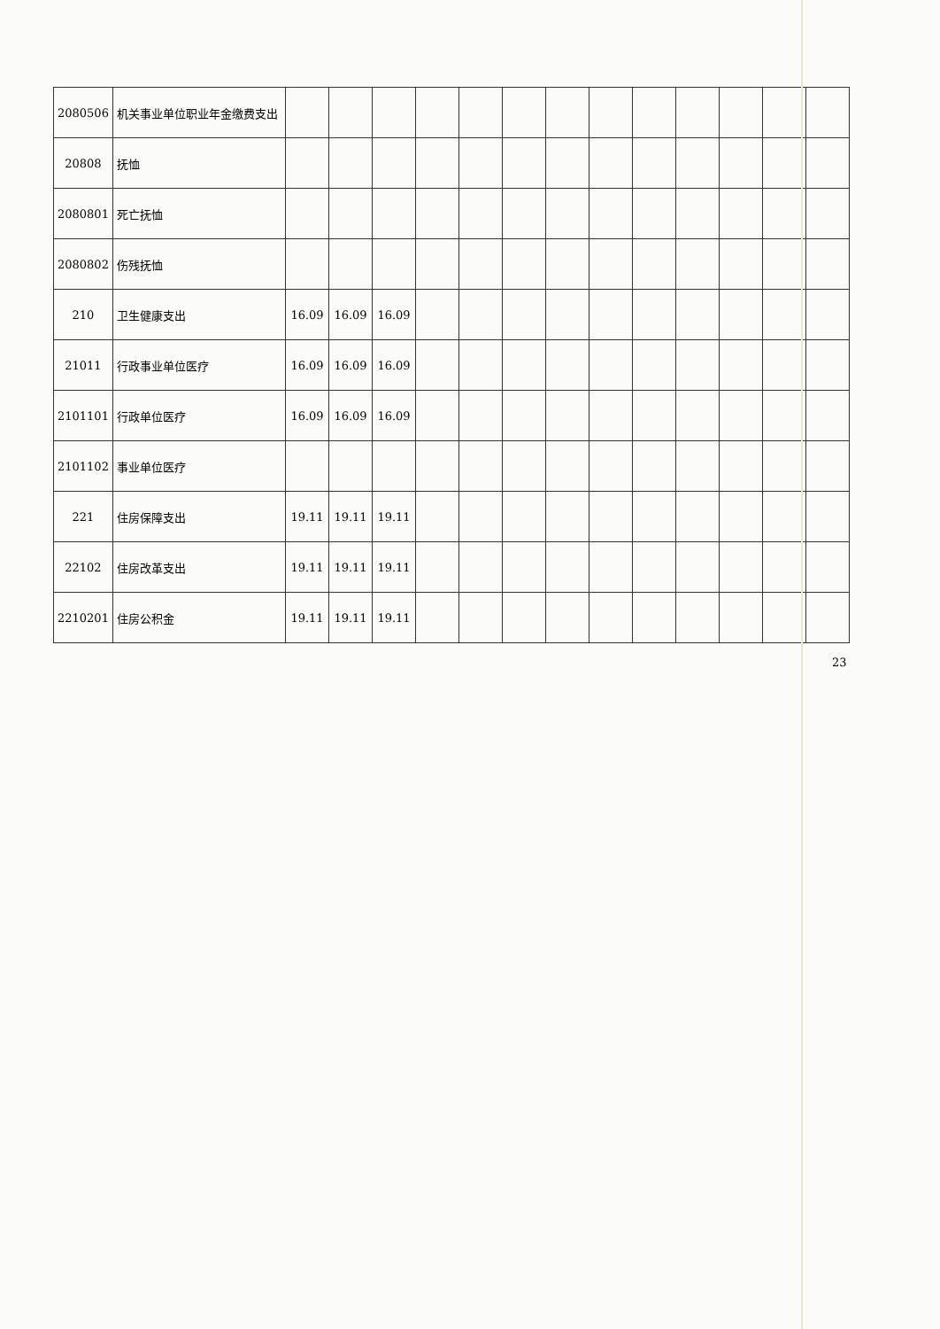| 2080506 | 机关事业单位职业年金缴费支出 | | | | | | | | | | | | | |
| 20808 | 抚恤 | | | | | | | | | | | | | |
| 2080801 | 死亡抚恤 | | | | | | | | | | | | | |
| 2080802 | 伤残抚恤 | | | | | | | | | | | | | |
| 210 | 卫生健康支出 | 16.09 | 16.09 | 16.09 | | | | | | | | | | |
| 21011 | 行政事业单位医疗 | 16.09 | 16.09 | 16.09 | | | | | | | | | | |
| 2101101 | 行政单位医疗 | 16.09 | 16.09 | 16.09 | | | | | | | | | | |
| 2101102 | 事业单位医疗 | | | | | | | | | | | | | |
| 221 | 住房保障支出 | 19.11 | 19.11 | 19.11 | | | | | | | | | | |
| 22102 | 住房改革支出 | 19.11 | 19.11 | 19.11 | | | | | | | | | | |
| 2210201 | 住房公积金 | 19.11 | 19.11 | 19.11 | | | | | | | | | | |
23